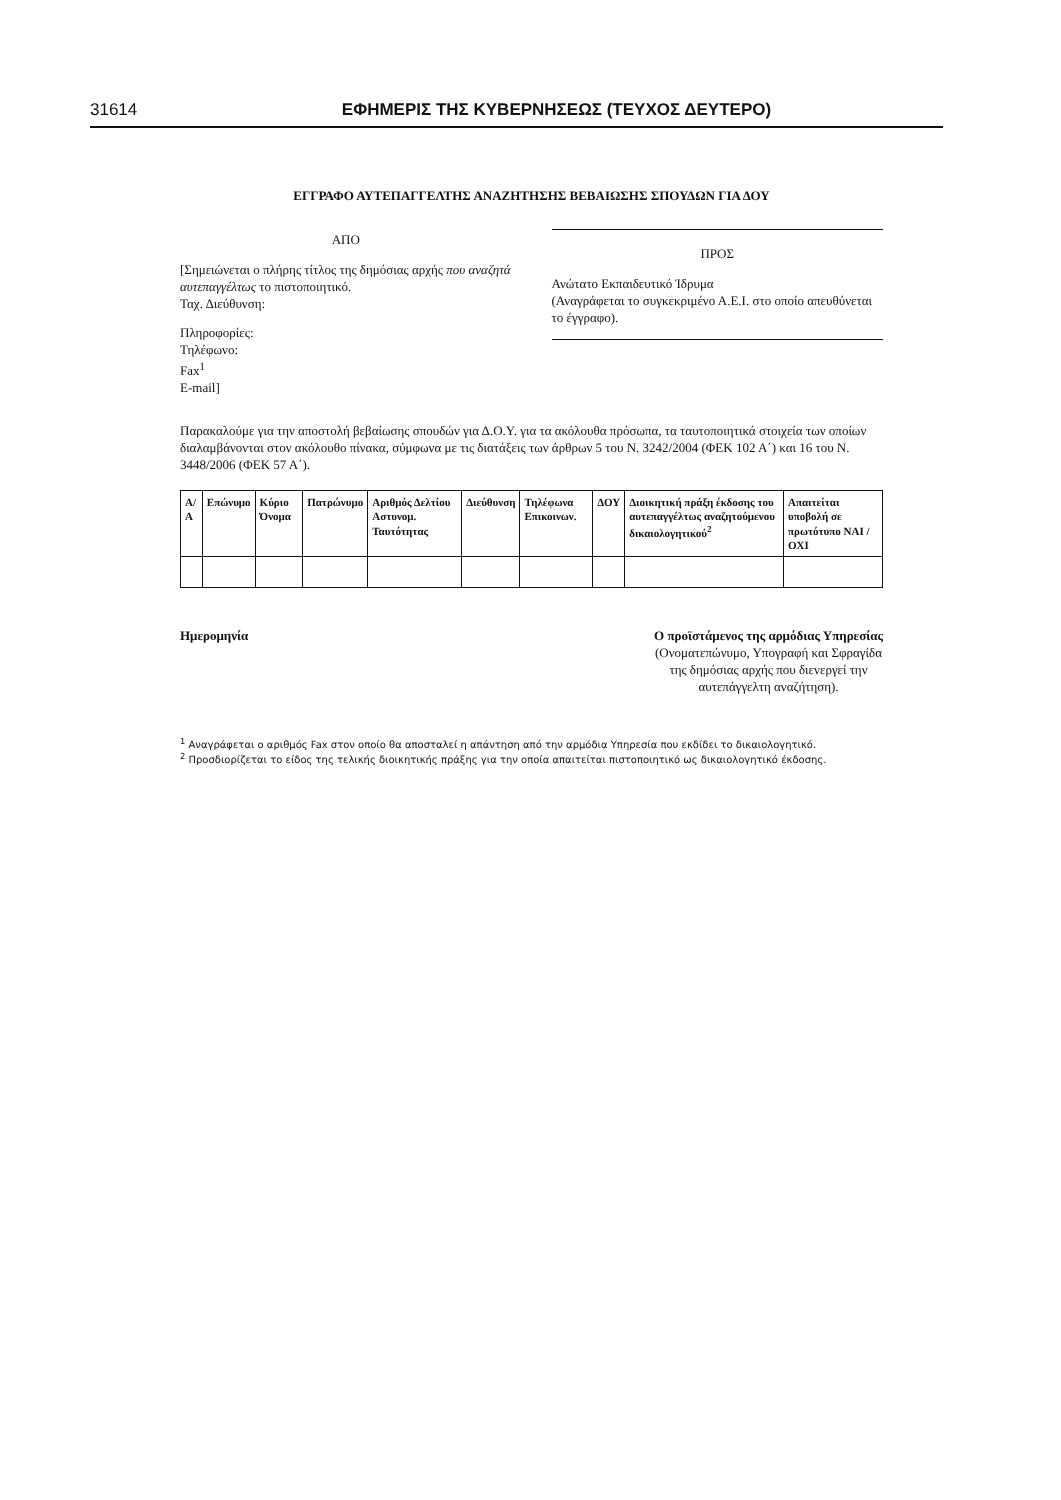31614 ΕΦΗΜΕΡΙΣ ΤΗΣ ΚΥΒΕΡΝΗΣΕΩΣ (ΤΕΥΧΟΣ ΔΕΥΤΕΡΟ)
ΕΓΓΡΑΦΟ ΑΥΤΕΠΑΓΓΕΛΤΗΣ ΑΝΑΖΗΤΗΣΗΣ ΒΕΒΑΙΩΣΗΣ ΣΠΟΥΔΩΝ ΓΙΑ ΔΟΥ
ΑΠΟ
[Σημειώνεται ο πλήρης τίτλος της δημόσιας αρχής που αναζητά αυτεπαγγέλτως το πιστοποιητικό.
Ταχ. Διεύθυνση:
Πληροφορίες:
Τηλέφωνο:
Fax<sup>1</sup>
E-mail]
ΠΡΟΣ
Ανώτατο Εκπαιδευτικό Ίδρυμα
(Αναγράφεται το συγκεκριμένο Α.Ε.Ι. στο οποίο απευθύνεται το έγγραφο).
Παρακαλούμε για την αποστολή βεβαίωσης σπουδών για Δ.Ο.Υ. για τα ακόλουθα πρόσωπα, τα ταυτοποιητικά στοιχεία των οποίων διαλαμβάνονται στον ακόλουθο πίνακα, σύμφωνα με τις διατάξεις των άρθρων 5 του Ν. 3242/2004 (ΦΕΚ 102 Α΄) και 16 του Ν. 3448/2006 (ΦΕΚ 57 Α΄).
| Α/Α | Επώνυμο | Κύριο Όνομα | Πατρώνυμο | Αριθμός Δελτίου Αστυνομ. Ταυτότητας | Διεύθυνση | Τηλέφωνα Επικοινων. | ΔΟΥ | Διοικητική πράξη έκδοσης του αυτεπαγγέλτως αναζητούμενου δικαιολογητικού<sup>2</sup> | Απαιτείται υποβολή σε πρωτότυπο ΝΑΙ / ΟΧΙ |
| --- | --- | --- | --- | --- | --- | --- | --- | --- | --- |
Ημερομηνία Ο προϊστάμενος της αρμόδιας Υπηρεσίας
(Ονοματεπώνυμο, Υπογραφή και Σφραγίδα
της δημόσιας αρχής που διενεργεί την
αυτεπάγγελτη αναζήτηση).
<sup>1</sup> Αναγράφεται ο αριθμός Fax στον οποίο θα αποσταλεί η απάντηση από την αρμόδια Υπηρεσία που εκδίδει το δικαιολογητικό.
<sup>2</sup> Προσδιορίζεται το είδος της τελικής διοικητικής πράξης για την οποία απαιτείται πιστοποιητικό ως δικαιολογητικό έκδοσης.